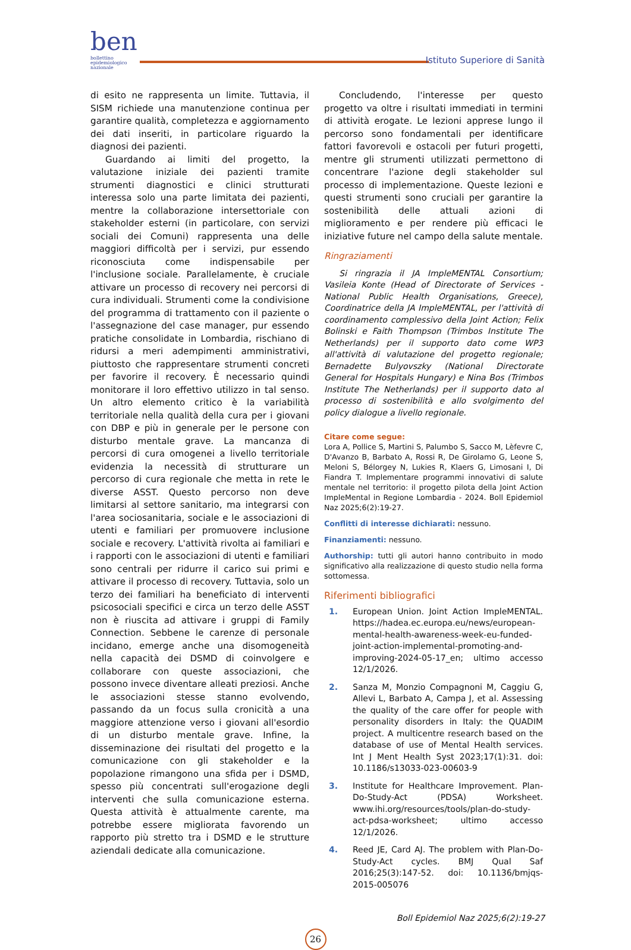ben
bollettino
epidemiologico
nazionale
Istituto Superiore di Sanità
di esito ne rappresenta un limite. Tuttavia, il SISM richiede una manutenzione continua per garantire qualità, completezza e aggiornamento dei dati inseriti, in particolare riguardo la diagnosi dei pazienti.
Guardando ai limiti del progetto, la valutazione iniziale dei pazienti tramite strumenti diagnostici e clinici strutturati interessa solo una parte limitata dei pazienti, mentre la collaborazione intersettoriale con stakeholder esterni (in particolare, con servizi sociali dei Comuni) rappresenta una delle maggiori difficoltà per i servizi, pur essendo riconosciuta come indispensabile per l'inclusione sociale. Parallelamente, è cruciale attivare un processo di recovery nei percorsi di cura individuali. Strumenti come la condivisione del programma di trattamento con il paziente o l'assegnazione del case manager, pur essendo pratiche consolidate in Lombardia, rischiano di ridursi a meri adempimenti amministrativi, piuttosto che rappresentare strumenti concreti per favorire il recovery. È necessario quindi monitorare il loro effettivo utilizzo in tal senso. Un altro elemento critico è la variabilità territoriale nella qualità della cura per i giovani con DBP e più in generale per le persone con disturbo mentale grave. La mancanza di percorsi di cura omogenei a livello territoriale evidenzia la necessità di strutturare un percorso di cura regionale che metta in rete le diverse ASST. Questo percorso non deve limitarsi al settore sanitario, ma integrarsi con l'area sociosanitaria, sociale e le associazioni di utenti e familiari per promuovere inclusione sociale e recovery. L'attività rivolta ai familiari e i rapporti con le associazioni di utenti e familiari sono centrali per ridurre il carico sui primi e attivare il processo di recovery. Tuttavia, solo un terzo dei familiari ha beneficiato di interventi psicosociali specifici e circa un terzo delle ASST non è riuscita ad attivare i gruppi di Family Connection. Sebbene le carenze di personale incidano, emerge anche una disomogeneità nella capacità dei DSMD di coinvolgere e collaborare con queste associazioni, che possono invece diventare alleati preziosi. Anche le associazioni stesse stanno evolvendo, passando da un focus sulla cronicità a una maggiore attenzione verso i giovani all'esordio di un disturbo mentale grave. Infine, la disseminazione dei risultati del progetto e la comunicazione con gli stakeholder e la popolazione rimangono una sfida per i DSMD, spesso più concentrati sull'erogazione degli interventi che sulla comunicazione esterna. Questa attività è attualmente carente, ma potrebbe essere migliorata favorendo un rapporto più stretto tra i DSMD e le strutture aziendali dedicate alla comunicazione.
Concludendo, l'interesse per questo progetto va oltre i risultati immediati in termini di attività erogate. Le lezioni apprese lungo il percorso sono fondamentali per identificare fattori favorevoli e ostacoli per futuri progetti, mentre gli strumenti utilizzati permettono di concentrare l'azione degli stakeholder sul processo di implementazione. Queste lezioni e questi strumenti sono cruciali per garantire la sostenibilità delle attuali azioni di miglioramento e per rendere più efficaci le iniziative future nel campo della salute mentale.
Ringraziamenti
Si ringrazia il JA ImpleMENTAL Consortium; Vasileia Konte (Head of Directorate of Services - National Public Health Organisations, Greece), Coordinatrice della JA ImpleMENTAL, per l'attività di coordinamento complessivo della Joint Action; Felix Bolinski e Faith Thompson (Trimbos Institute The Netherlands) per il supporto dato come WP3 all'attività di valutazione del progetto regionale; Bernadette Bulyovszky (National Directorate General for Hospitals Hungary) e Nina Bos (Trimbos Institute The Netherlands) per il supporto dato al processo di sostenibilità e allo svolgimento del policy dialogue a livello regionale.
Citare come segue:
Lora A, Pollice S, Martini S, Palumbo S, Sacco M, Lèfevre C, D'Avanzo B, Barbato A, Rossi R, De Girolamo G, Leone S, Meloni S, Bélorgey N, Lukies R, Klaers G, Limosani I, Di Fiandra T. Implementare programmi innovativi di salute mentale nel territorio: il progetto pilota della Joint Action ImpleMental in Regione Lombardia - 2024. Boll Epidemiol Naz 2025;6(2):19-27.
Conflitti di interesse dichiarati: nessuno.
Finanziamenti: nessuno.
Authorship: tutti gli autori hanno contribuito in modo significativo alla realizzazione di questo studio nella forma sottomessa.
Riferimenti bibliografici
1. European Union. Joint Action ImpleMENTAL. https://hadea.ec.europa.eu/news/european-mental-health-awareness-week-eu-funded-joint-action-implemental-promoting-and-improving-2024-05-17_en; ultimo accesso 12/1/2026.
2. Sanza M, Monzio Compagnoni M, Caggiu G, Allevi L, Barbato A, Campa J, et al. Assessing the quality of the care offer for people with personality disorders in Italy: the QUADIM project. A multicentre research based on the database of use of Mental Health services. Int J Ment Health Syst 2023;17(1):31. doi: 10.1186/s13033-023-00603-9
3. Institute for Healthcare Improvement. Plan-Do-Study-Act (PDSA) Worksheet. www.ihi.org/resources/tools/plan-do-study-act-pdsa-worksheet; ultimo accesso 12/1/2026.
4. Reed JE, Card AJ. The problem with Plan-Do-Study-Act cycles. BMJ Qual Saf 2016;25(3):147-52. doi: 10.1136/bmjqs-2015-005076
Boll Epidemiol Naz 2025;6(2):19-27
26